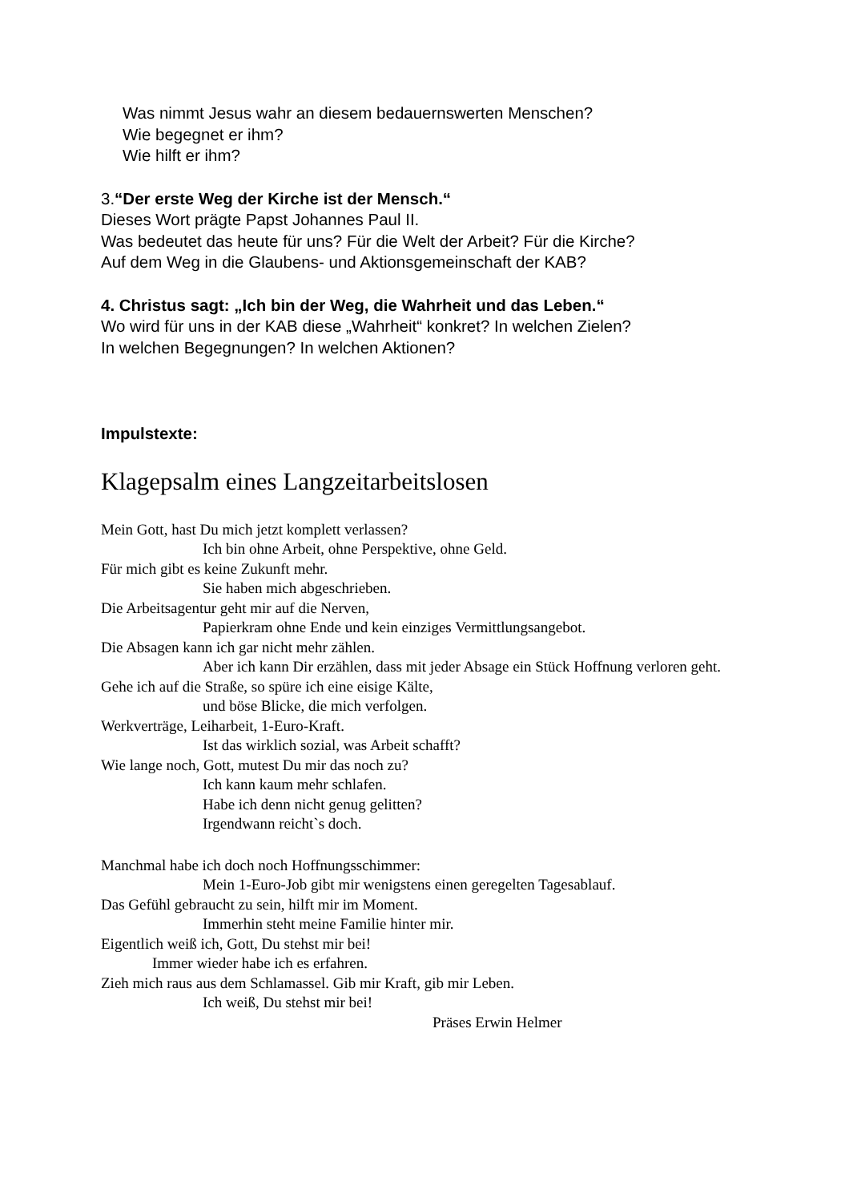Was nimmt Jesus wahr an diesem bedauernswerten Menschen?
Wie begegnet er ihm?
Wie hilft er ihm?
3.“Der erste Weg der Kirche ist der Mensch.“
Dieses Wort prägte Papst Johannes Paul II.
Was bedeutet das heute für uns? Für die Welt der Arbeit? Für die Kirche?
Auf dem Weg in die Glaubens- und Aktionsgemeinschaft der KAB?
4. Christus sagt: „Ich bin der Weg, die Wahrheit und das Leben.“
Wo wird für uns in der KAB diese „Wahrheit“ konkret? In welchen Zielen?
In welchen Begegnungen? In welchen Aktionen?
Impulstexte:
Klagepsalm eines Langzeitarbeitslosen
Mein Gott, hast Du mich jetzt komplett verlassen?
Ich bin ohne Arbeit, ohne Perspektive, ohne Geld.
Für mich gibt es keine Zukunft mehr.
Sie haben mich abgeschrieben.
Die Arbeitsagentur geht mir auf die Nerven,
Papierkram ohne Ende und kein einziges Vermittlungsangebot.
Die Absagen kann ich gar nicht mehr zählen.
Aber ich kann Dir erzählen, dass mit jeder Absage ein Stück Hoffnung verloren geht.
Gehe ich auf die Straße, so spüre ich eine eisige Kälte,
und böse Blicke, die mich verfolgen.
Werkverträge, Leiharbeit, 1-Euro-Kraft.
Ist das wirklich sozial, was Arbeit schafft?
Wie lange noch, Gott, mutest Du mir das noch zu?
Ich kann kaum mehr schlafen.
Habe ich denn nicht genug gelitten?
Irgendwann reicht`s doch.
Manchmal habe ich doch noch Hoffnungsschimmer:
Mein 1-Euro-Job gibt mir wenigstens einen geregelten Tagesablauf.
Das Gefühl gebraucht zu sein, hilft mir im Moment.
Immerhin steht meine Familie hinter mir.
Eigentlich weiß ich, Gott, Du stehst mir bei!
Immer wieder habe ich es erfahren.
Zieh mich raus aus dem Schlamassel. Gib mir Kraft, gib mir Leben.
Ich weiß, Du stehst mir bei!
Präses Erwin Helmer